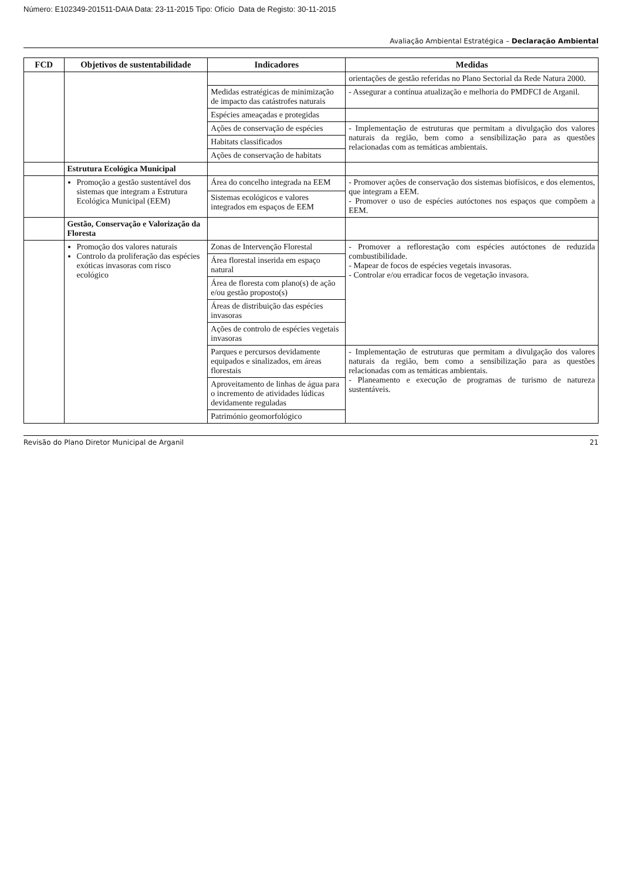Número: E102349-201511-DAIA Data: 23-11-2015 Tipo: Ofício Data de Registo: 30-11-2015
Avaliação Ambiental Estratégica – Declaração Ambiental
| FCD | Objetivos de sustentabilidade | Indicadores | Medidas |
| --- | --- | --- | --- |
| | | | orientações de gestão referidas no Plano Sectorial da Rede Natura 2000. |
| | | Medidas estratégicas de minimização de impacto das catástrofes naturais | - Assegurar a contínua atualização e melhoria do PMDFCI de Arganil. |
| | | Espécies ameaçadas e protegidas | |
| | | Ações de conservação de espécies | - Implementação de estruturas que permitam a divulgação dos valores naturais da região, bem como a sensibilização para as questões relacionadas com as temáticas ambientais. |
| | | Habitats classificados | |
| | | Ações de conservação de habitats | |
| | Estrutura Ecológica Municipal | | |
| | Promoção a gestão sustentável dos sistemas que integram a Estrutura Ecológica Municipal (EEM) | Área do concelho integrada na EEM | - Promover ações de conservação dos sistemas biofísicos, e dos elementos, que integram a EEM. - Promover o uso de espécies autóctones nos espaços que compõem a EEM. |
| | | Sistemas ecológicos e valores integrados em espaços de EEM | |
| | Gestão, Conservação e Valorização da Floresta | | |
| | Promoção dos valores naturais Controlo da proliferação das espécies exóticas invasoras com risco ecológico | Zonas de Intervenção Florestal | - Promover a reflorestação com espécies autóctones de reduzida combustibilidade. - Mapear de focos de espécies vegetais invasoras. - Controlar e/ou erradicar focos de vegetação invasora. |
| | | Área florestal inserida em espaço natural | |
| | | Área de floresta com plano(s) de ação e/ou gestão proposto(s) | |
| | | Áreas de distribuição das espécies invasoras | |
| | | Ações de controlo de espécies vegetais invasoras | |
| | | Parques e percursos devidamente equipados e sinalizados, em áreas florestais | - Implementação de estruturas que permitam a divulgação dos valores naturais da região, bem como a sensibilização para as questões relacionadas com as temáticas ambientais. - Planeamento e execução de programas de turismo de natureza sustentáveis. |
| | | Aproveitamento de linhas de água para o incremento de atividades lúdicas devidamente reguladas | |
| | | Património geomorfológico | |
Revisão do Plano Diretor Municipal de Arganil 21